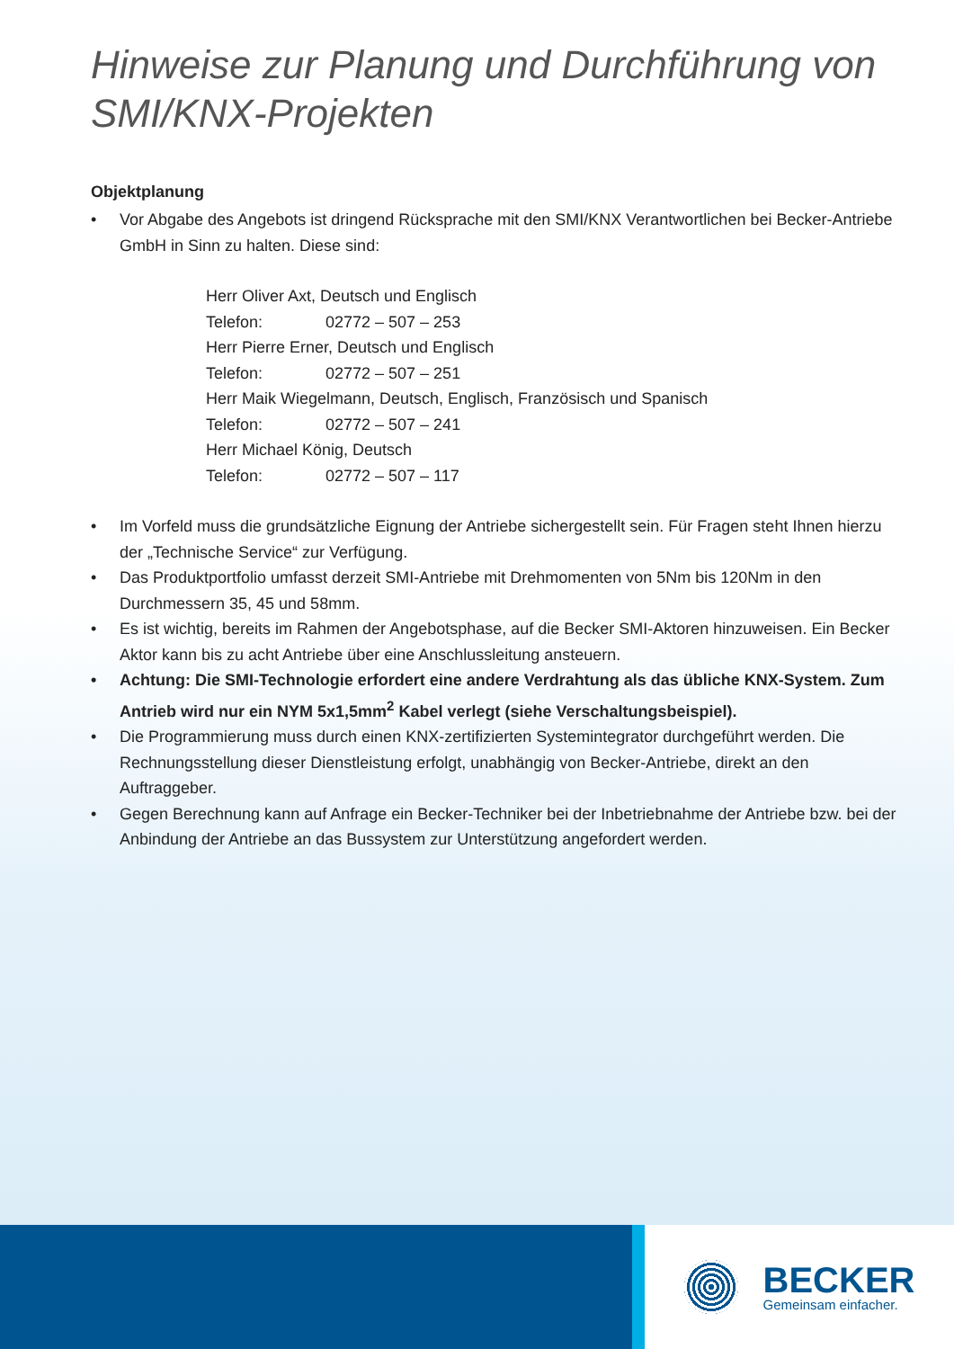Hinweise zur Planung und Durchführung von SMI/KNX-Projekten
Objektplanung
• Vor Abgabe des Angebots ist dringend Rücksprache mit den SMI/KNX Verantwortlichen bei Becker-Antriebe GmbH in Sinn zu halten. Diese sind:
Herr Oliver Axt, Deutsch und Englisch
Telefon: 02772 – 507 – 253
Herr Pierre Erner, Deutsch und Englisch
Telefon: 02772 – 507 – 251
Herr Maik Wiegelmann, Deutsch, Englisch, Französisch und Spanisch
Telefon: 02772 – 507 – 241
Herr Michael König, Deutsch
Telefon: 02772 – 507 – 117
• Im Vorfeld muss die grundsätzliche Eignung der Antriebe sichergestellt sein. Für Fragen steht Ihnen hierzu der „Technische Service“ zur Verfügung.
• Das Produktportfolio umfasst derzeit SMI-Antriebe mit Drehmomenten von 5Nm bis 120Nm in den Durchmessern 35, 45 und 58mm.
• Es ist wichtig, bereits im Rahmen der Angebotsphase, auf die Becker SMI-Aktoren hinzuweisen. Ein Becker Aktor kann bis zu acht Antriebe über eine Anschlussleitung ansteuern.
• Achtung: Die SMI-Technologie erfordert eine andere Verdrahtung als das übliche KNX-System. Zum Antrieb wird nur ein NYM 5x1,5mm<sup>2</sup> Kabel verlegt (siehe Verschaltungsbeispiel).
• Die Programmierung muss durch einen KNX-zertifizierten Systemintegrator durchgeführt werden. Die Rechnungsstellung dieser Dienstleistung erfolgt, unabhängig von Becker-Antriebe, direkt an den Auftraggeber.
• Gegen Berechnung kann auf Anfrage ein Becker-Techniker bei der Inbetriebnahme der Antriebe bzw. bei der Anbindung der Antriebe an das Bussystem zur Unterstützung angefordert werden.
BECKER
Gemeinsam einfacher.